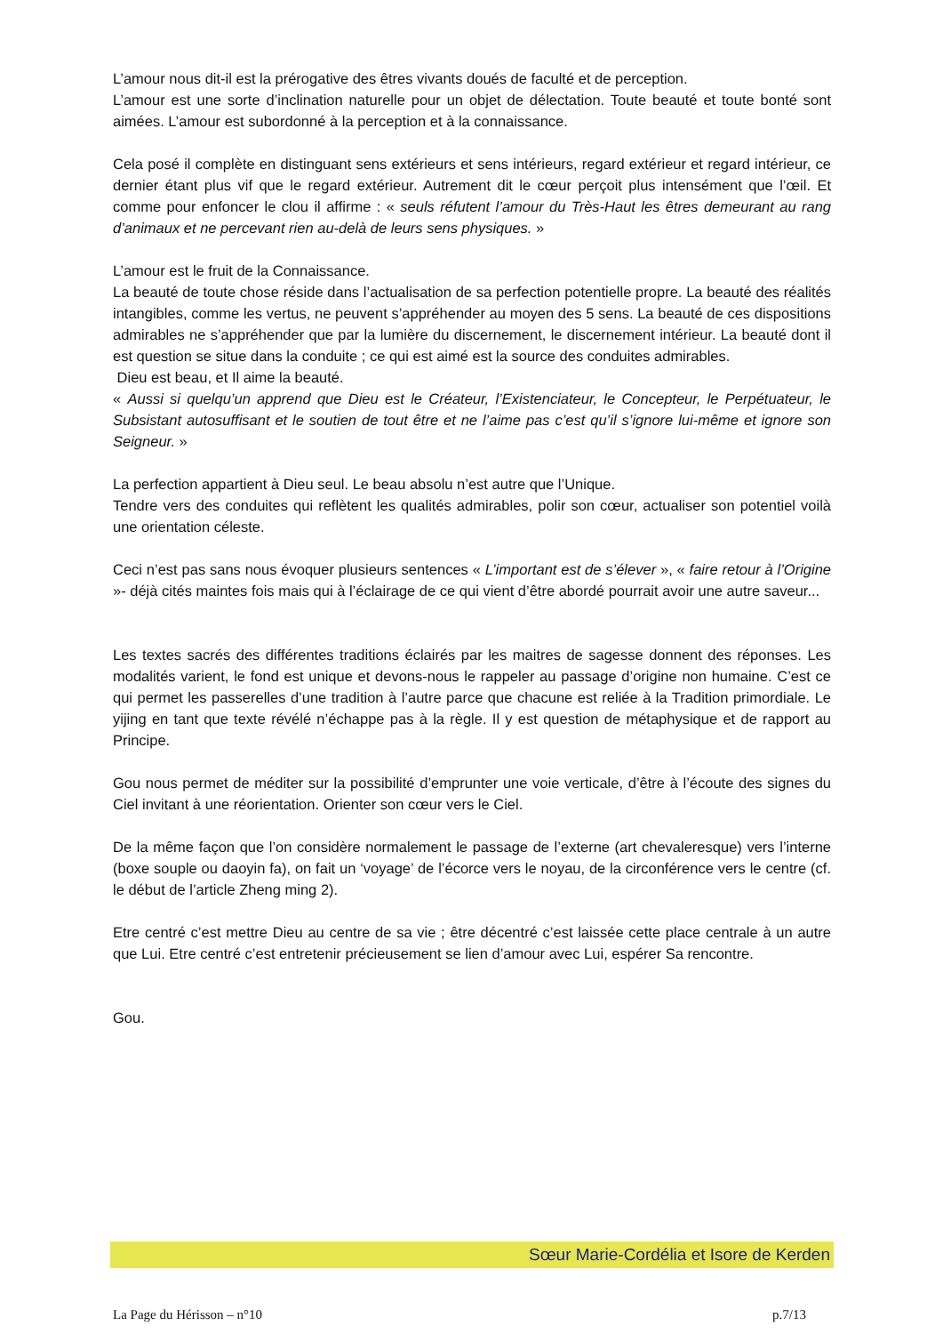L’amour nous dit-il est la prérogative des êtres vivants doués de faculté et de perception.
L’amour est une sorte d’inclination naturelle pour un objet de délectation. Toute beauté et toute bonté sont aimées. L’amour est subordonné à la perception et à la connaissance.
Cela posé il complète en distinguant sens extérieurs et sens intérieurs, regard extérieur et regard intérieur, ce dernier étant plus vif que le regard extérieur. Autrement dit le cœur perçoit plus intensément que l’œil. Et comme pour enfoncer le clou il affirme : « seuls réfutent l’amour du Très-Haut les êtres demeurant au rang d’animaux et ne percevant rien au-delà de leurs sens physiques. »
L’amour est le fruit de la Connaissance.
La beauté de toute chose réside dans l’actualisation de sa perfection potentielle propre. La beauté des réalités intangibles, comme les vertus, ne peuvent s’appréhender au moyen des 5 sens. La beauté de ces dispositions admirables ne s’appréhender que par la lumière du discernement, le discernement intérieur. La beauté dont il est question se situe dans la conduite ; ce qui est aimé est la source des conduites admirables.
Dieu est beau, et Il aime la beauté.
« Aussi si quelqu’un apprend que Dieu est le Créateur, l’Existenciateur, le Concepteur, le Perpétuateur, le Subsistant autosuffisant et le soutien de tout être et ne l’aime pas c’est qu’il s’ignore lui-même et ignore son Seigneur. »
La perfection appartient à Dieu seul. Le beau absolu n’est autre que l’Unique.
Tendre vers des conduites qui reflètent les qualités admirables, polir son cœur, actualiser son potentiel voilà une orientation céleste.
Ceci n’est pas sans nous évoquer plusieurs sentences « L’important est de s’élever », « faire retour à l’Origine »- déjà cités maintes fois mais qui à l’éclairage de ce qui vient d’être abordé pourrait avoir une autre saveur...
Les textes sacrés des différentes traditions éclairés par les maitres de sagesse donnent des réponses. Les modalités varient, le fond est unique et devons-nous le rappeler au passage d’origine non humaine. C’est ce qui permet les passerelles d’une tradition à l’autre parce que chacune est reliée à la Tradition primordiale. Le yijing en tant que texte révélé n’échappe pas à la règle. Il y est question de métaphysique et de rapport au Principe.
Gou nous permet de méditer sur la possibilité d’emprunter une voie verticale, d’être à l’écoute des signes du Ciel invitant à une réorientation. Orienter son cœur vers le Ciel.
De la même façon que l’on considère normalement le passage de l’externe (art chevaleresque) vers l’interne (boxe souple ou daoyin fa), on fait un ‘voyage’ de l’écorce vers le noyau, de la circonférence vers le centre (cf. le début de l’article Zheng ming 2).
Etre centré c’est mettre Dieu au centre de sa vie ; être décentré c’est laissée cette place centrale à un autre que Lui. Etre centré c’est entretenir précieusement se lien d’amour avec Lui, espérer Sa rencontre.
Gou.
Sœur Marie-Cordélia et Isore de Kerden
La Page du Hérisson – n°10 p.7/13